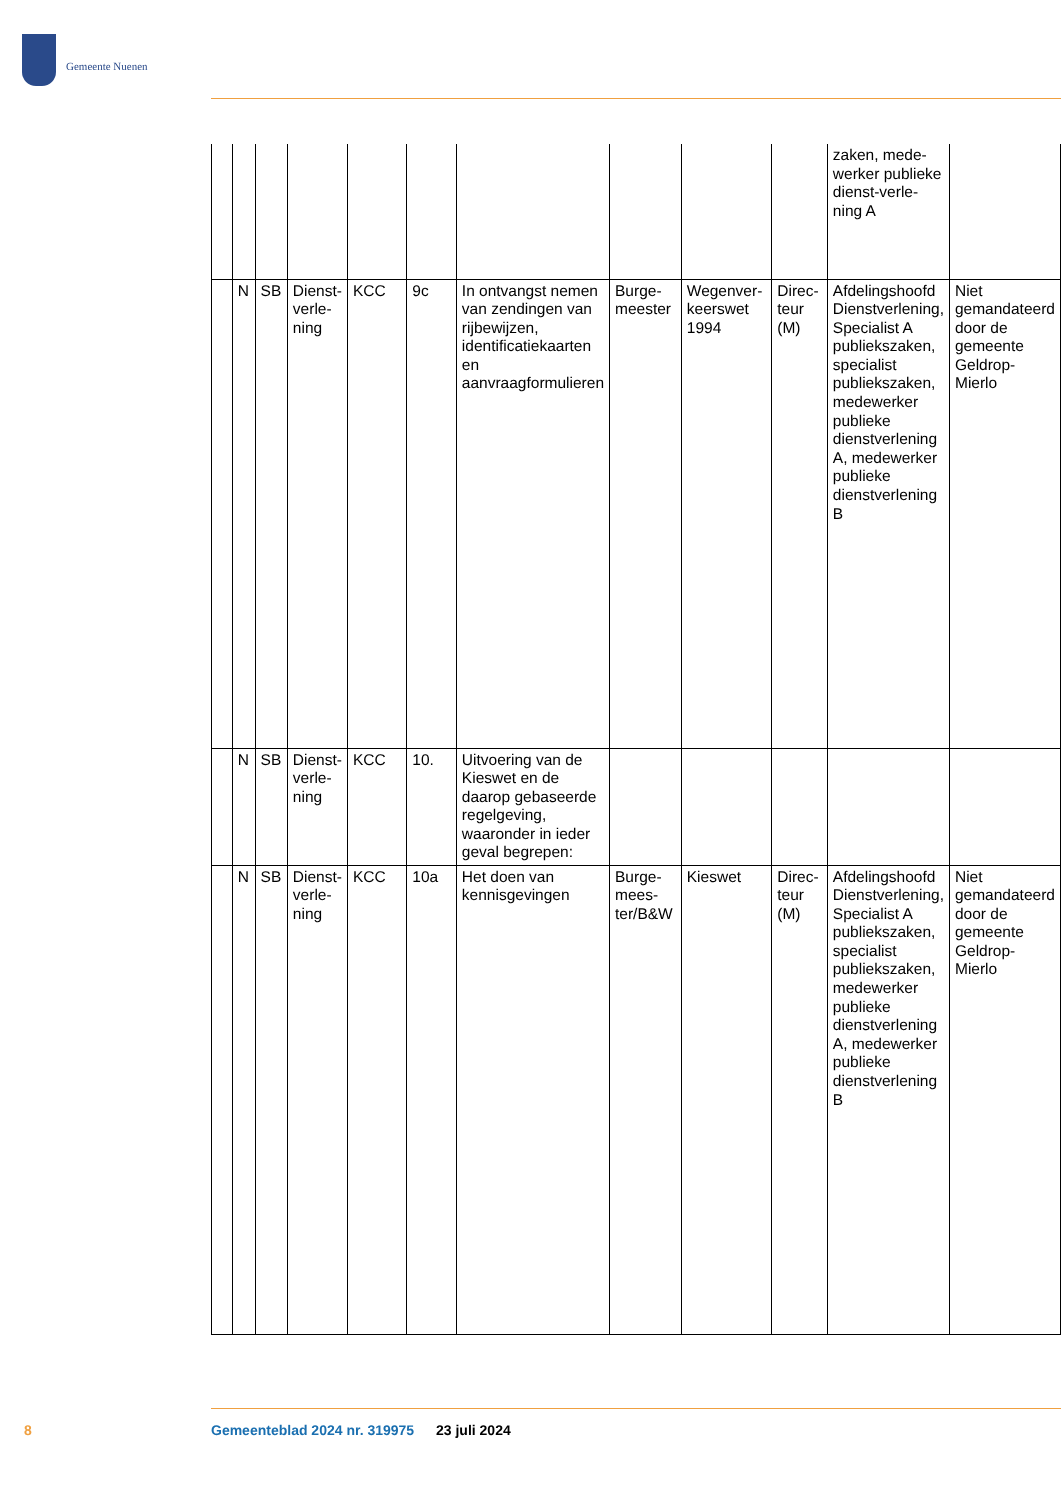Gemeente Nuenen
| | | | | | | | | | | zaken, mede-werker publieke dienst-verle-ning A | |
| | N | SB | Dienst-verle-ning | KCC | 9c | In ontvangst nemen van zendingen van rijbewijzen, identificatiekaarten en aanvraagformulieren | Burge-meester | Wegenver-keerswet 1994 | Direc-teur (M) | Afdelingshoofd Dienstverlening, Specialist A publiekszaken, specialist publiekszaken, medewerker publieke dienstverlening A, medewerker publieke dienstverlening B | Niet gemandateerd door de gemeente Geldrop-Mierlo |
| | N | SB | Dienst-verle-ning | KCC | 10. | Uitvoering van de Kieswet en de daarop gebaseerde regelgeving, waaronder in ieder geval begrepen: | | | | | |
| | N | SB | Dienst-verle-ning | KCC | 10a | Het doen van kennisgevingen | Burge-mees-ter/B&W | Kieswet | Direc-teur (M) | Afdelingshoofd Dienstverlening, Specialist A publiekszaken, specialist publiekszaken, medewerker publieke dienstverlening A, medewerker publieke dienstverlening B | Niet gemandateerd door de gemeente Geldrop-Mierlo |
8
Gemeenteblad 2024 nr. 319975 23 juli 2024